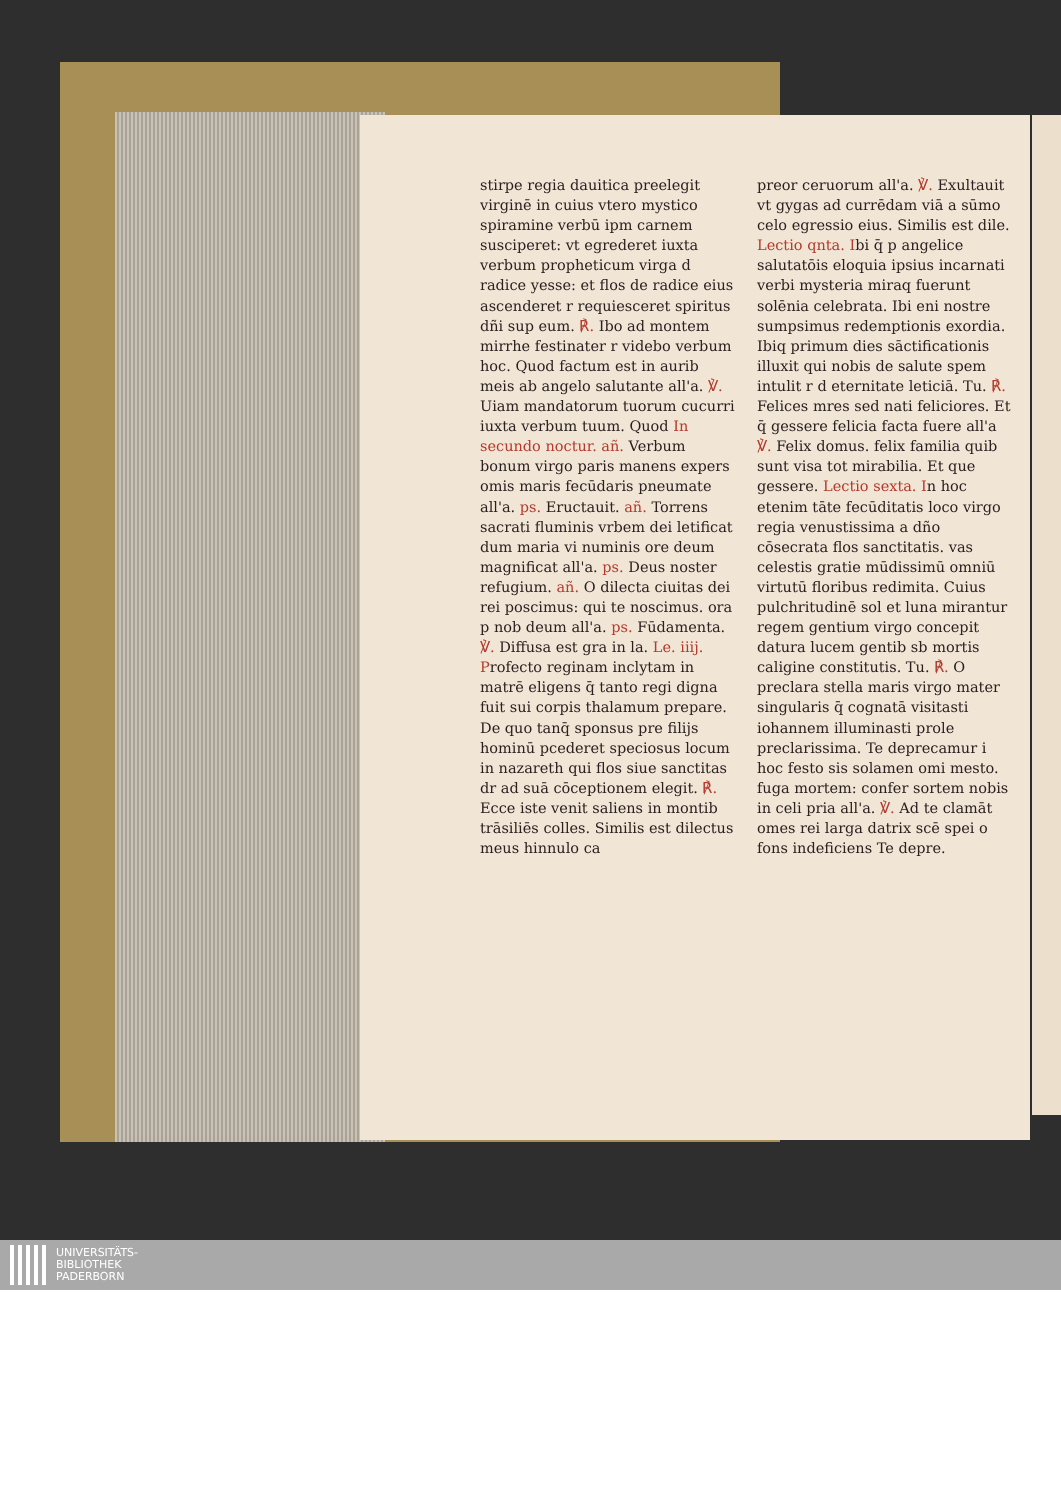stirpe regia dauitica preelegit virginē in cuius vtero mystico spiramine verbū ipm carnem susciperet: vt egrederet iuxta verbum propheticum virga d radice yesse: et flos de radice eius ascenderet r requiesceret spiritus dñi sup eum. ℟. Ibo ad montem mirrhe festinater r videbo verbum hoc. Quod factum est in aurib meis ab angelo salutante all'a. ℣. Uiam mandatorum tuorum cucurri iuxta verbum tuum. Quod In secundo noctur. añ. Verbum bonum virgo paris manens expers omis maris fecūdaris pneumate all'a. ps. Eructauit. añ. Torrens sacrati fluminis vrbem dei letificat dum maria vi numinis ore deum magnificat all'a. ps. Deus noster refugium. añ. O dilecta ciuitas dei rei poscimus: qui te noscimus. ora p nob deum all'a. ps. Fūdamenta. ℣. Diffusa est gra in la. Le. iiij. Profecto reginam inclytam in matrē eligens q̄ tanto regi digna fuit sui corpis thalamum prepare. De quo tanq̄ sponsus pre filijs hominū pcederet speciosus locum in nazareth qui flos siue sanctitas dr ad suā cōceptionem elegit. ℟. Ecce iste venit saliens in montib trāsiliēs colles. Similis est dilectus meus hinnulo ca
preor ceruorum all'a. ℣. Exultauit vt gygas ad currēdam viā a sūmo celo egressio eius. Similis est dile. Lectio qnta. Ibi q̄ p angelice salutatōis eloquia ipsius incarnati verbi mysteria miraq fuerunt solēnia celebrata. Ibi eni nostre sumpsimus redemptionis exordia. Ibiq primum dies sāctificationis illuxit qui nobis de salute spem intulit r d eternitate leticiā. Tu. ℟. Felices mres sed nati feliciores. Et q̄ gessere felicia facta fuere all'a ℣. Felix domus. felix familia quib sunt visa tot mirabilia. Et que gessere. Lectio sexta. In hoc etenim tāte fecūditatis loco virgo regia venustissima a dño cōsecrata flos sanctitatis. vas celestis gratie mūdissimū omniū virtutū floribus redimita. Cuius pulchritudinē sol et luna mirantur regem gentium virgo concepit datura lucem gentib sb mortis caligine constitutis. Tu. ℟. O preclara stella maris virgo mater singularis q̄ cognatā visitasti iohannem illuminasti prole preclarissima. Te deprecamur i hoc festo sis solamen omi mesto. fuga mortem: confer sortem nobis in celi pria all'a. ℣. Ad te clamāt omes rei larga datrix scē spei o fons indeficiens Te depre.
UNIVERSITÄTS-
BIBLIOTHEK
PADERBORN